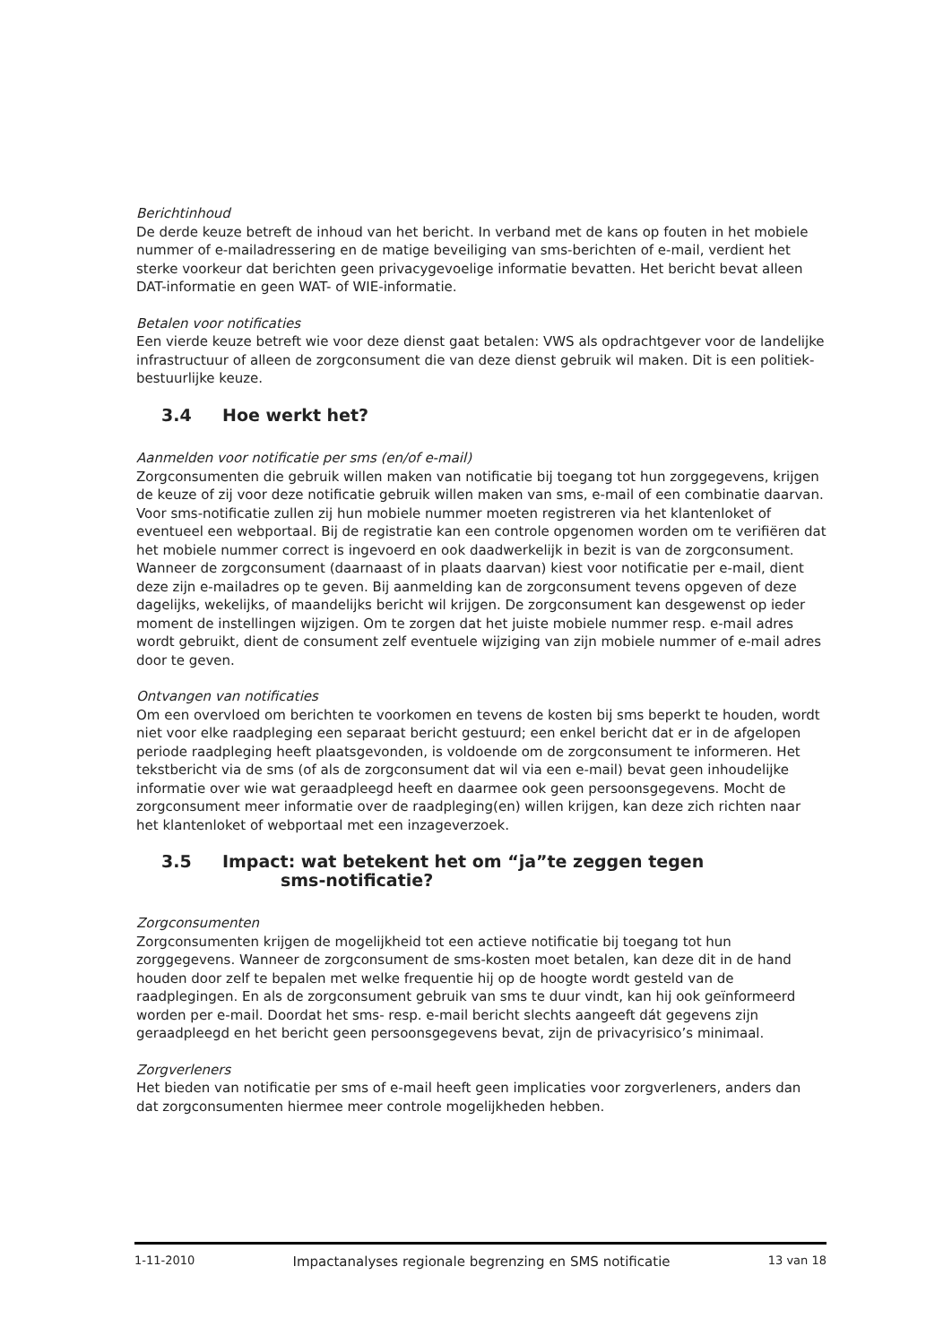Berichtinhoud
De derde keuze betreft de inhoud van het bericht. In verband met de kans op fouten in het mobiele nummer of e-mailadressering en de matige beveiliging van sms-berichten of e-mail, verdient het sterke voorkeur dat berichten geen privacygevoelige informatie bevatten. Het bericht bevat alleen DAT-informatie en geen WAT- of WIE-informatie.
Betalen voor notificaties
Een vierde keuze betreft wie voor deze dienst gaat betalen: VWS als opdrachtgever voor de landelijke infrastructuur of alleen de zorgconsument die van deze dienst gebruik wil maken. Dit is een politiek-bestuurlijke keuze.
3.4 Hoe werkt het?
Aanmelden voor notificatie per sms (en/of e-mail)
Zorgconsumenten die gebruik willen maken van notificatie bij toegang tot hun zorggegevens, krijgen de keuze of zij voor deze notificatie gebruik willen maken van sms, e-mail of een combinatie daarvan. Voor sms-notificatie zullen zij hun mobiele nummer moeten registreren via het klantenloket of eventueel een webportaal. Bij de registratie kan een controle opgenomen worden om te verifiëren dat het mobiele nummer correct is ingevoerd en ook daadwerkelijk in bezit is van de zorgconsument. Wanneer de zorgconsument (daarnaast of in plaats daarvan) kiest voor notificatie per e-mail, dient deze zijn e-mailadres op te geven. Bij aanmelding kan de zorgconsument tevens opgeven of deze dagelijks, wekelijks, of maandelijks bericht wil krijgen. De zorgconsument kan desgewenst op ieder moment de instellingen wijzigen. Om te zorgen dat het juiste mobiele nummer resp. e-mail adres wordt gebruikt, dient de consument zelf eventuele wijziging van zijn mobiele nummer of e-mail adres door te geven.
Ontvangen van notificaties
Om een overvloed om berichten te voorkomen en tevens de kosten bij sms beperkt te houden, wordt niet voor elke raadpleging een separaat bericht gestuurd; een enkel bericht dat er in de afgelopen periode raadpleging heeft plaatsgevonden, is voldoende om de zorgconsument te informeren. Het tekstbericht via de sms (of als de zorgconsument dat wil via een e-mail) bevat geen inhoudelijke informatie over wie wat geraadpleegd heeft en daarmee ook geen persoonsgegevens. Mocht de zorgconsument meer informatie over de raadpleging(en) willen krijgen, kan deze zich richten naar het klantenloket of webportaal met een inzageverzoek.
3.5 Impact: wat betekent het om “ja”te zeggen tegen
sms-notificatie?
Zorgconsumenten
Zorgconsumenten krijgen de mogelijkheid tot een actieve notificatie bij toegang tot hun zorggegevens. Wanneer de zorgconsument de sms-kosten moet betalen, kan deze dit in de hand houden door zelf te bepalen met welke frequentie hij op de hoogte wordt gesteld van de raadplegingen. En als de zorgconsument gebruik van sms te duur vindt, kan hij ook geïnformeerd worden per e-mail. Doordat het sms- resp. e-mail bericht slechts aangeeft dát gegevens zijn geraadpleegd en het bericht geen persoonsgegevens bevat, zijn de privacyrisico’s minimaal.
Zorgverleners
Het bieden van notificatie per sms of e-mail heeft geen implicaties voor zorgverleners, anders dan dat zorgconsumenten hiermee meer controle mogelijkheden hebben.
1-11-2010 Impactanalyses regionale begrenzing en SMS notificatie 13 van 18